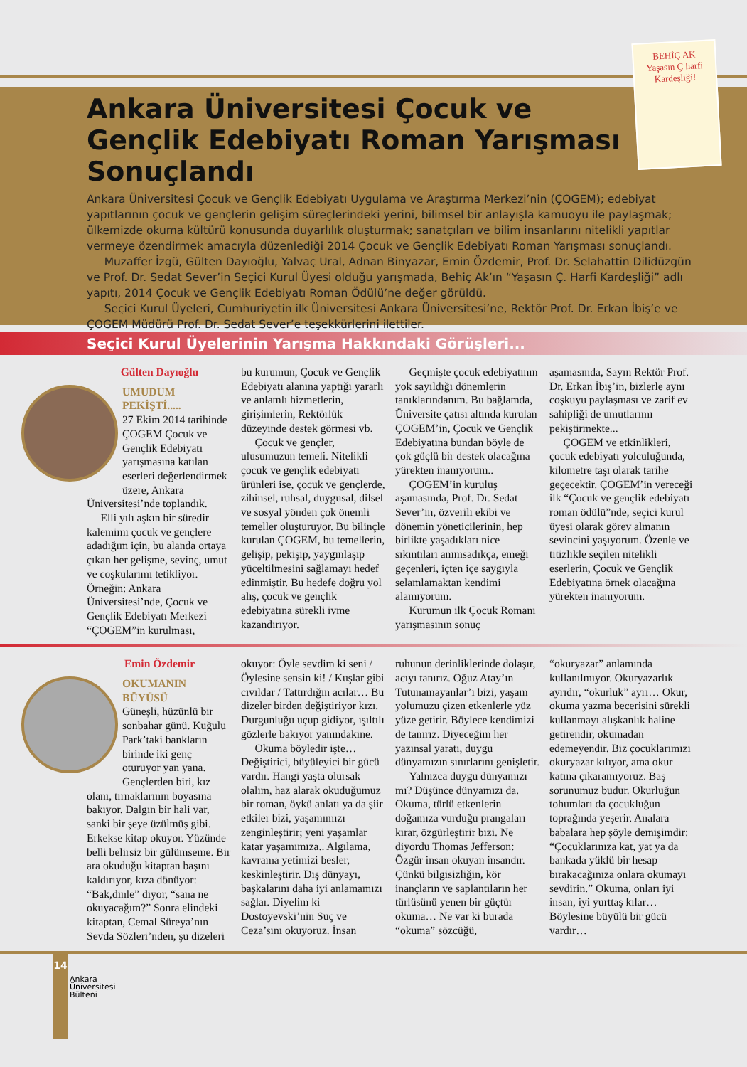BEHİÇ AK
Yaşasın Ç harfi Kardeşliği!
Ankara Üniversitesi Çocuk ve Gençlik Edebiyatı Roman Yarışması Sonuçlandı
Ankara Üniversitesi Çocuk ve Gençlik Edebiyatı Uygulama ve Araştırma Merkezi’nin (ÇOGEM); edebiyat yapıtlarının çocuk ve gençlerin gelişim süreçlerindeki yerini, bilimsel bir anlayışla kamuoyu ile paylaşmak; ülkemizde okuma kültürü konusunda duyarlılık oluşturmak; sanatçıları ve bilim insanlarını nitelikli yapıtlar vermeye özendirmek amacıyla düzenlediği 2014 Çocuk ve Gençlik Edebiyatı Roman Yarışması sonuçlandı.
Muzaffer İzgü, Gülten Dayıoğlu, Yalvaç Ural, Adnan Binyazar, Emin Özdemir, Prof. Dr. Selahattin Dilidüzgün ve Prof. Dr. Sedat Sever’in Seçici Kurul Üyesi olduğu yarışmada, Behiç Ak’ın “Yaşasın Ç. Harfi Kardeşliği” adlı yapıtı, 2014 Çocuk ve Gençlik Edebiyatı Roman Ödülü’ne değer görüldü.
Seçici Kurul Üyeleri, Cumhuriyetin ilk Üniversitesi Ankara Üniversitesi’ne, Rektör Prof. Dr. Erkan İbiş’e ve ÇOGEM Müdürü Prof. Dr. Sedat Sever’e teşekkürlerini ilettiler.
Seçici Kurul Üyelerinin Yarışma Hakkındaki Görüşleri...
Gülten Dayıoğlu
UMUDUM PEKİŞTİ.....
27 Ekim 2014 tarihinde ÇOGEM Çocuk ve Gençlik Edebiyatı yarışmasına katılan eserleri değerlendirmek üzere, Ankara Üniversitesi’nde toplandık.
Elli yılı aşkın bir süredir kalemimi çocuk ve gençlere adadığım için, bu alanda ortaya çıkan her gelişme, sevinç, umut ve coşkularımı tetikliyor. Örneğin: Ankara Üniversitesi’nde, Çocuk ve Gençlik Edebiyatı Merkezi “ÇOGEM”in kurulması,
bu kurumun, Çocuk ve Gençlik Edebiyatı alanına yaptığı yararlı ve anlamlı hizmetlerin, girişimlerin, Rektörlük düzeyinde destek görmesi vb.
Çocuk ve gençler, ulusumuzun temeli. Nitelikli çocuk ve gençlik edebiyatı ürünleri ise, çocuk ve gençlerde, zihinsel, ruhsal, duygusal, dilsel ve sosyal yönden çok önemli temeller oluşturuyor. Bu bilinçle kurulan ÇOGEM, bu temellerin, gelişip, pekişip, yaygınlaşıp yüceltilmesini sağlamayı hedef edinmiştir. Bu hedefe doğru yol alış, çocuk ve gençlik edebiyatına sürekli ivme kazandırıyor.
Geçmişte çocuk edebiyatının yok sayıldığı dönemlerin tanıklarındanım. Bu bağlamda, Üniversite çatısı altında kurulan ÇOGEM’in, Çocuk ve Gençlik Edebiyatına bundan böyle de çok güçlü bir destek olacağına yürekten inanıyorum..
ÇOGEM’in kuruluş aşamasında, Prof. Dr. Sedat Sever’in, özverili ekibi ve dönemin yöneticilerinin, hep birlikte yaşadıkları nice sıkıntıları anımsadıkça, emeği geçenleri, içten içe saygıyla selamlamaktan kendimi alamıyorum.
Kurumun ilk Çocuk Romanı yarışmasının sonuç
aşamasında, Sayın Rektör Prof. Dr. Erkan İbiş’in, bizlerle aynı coşkuyu paylaşması ve zarif ev sahipliği de umutlarımı pekiştirmekte...
ÇOGEM ve etkinlikleri, çocuk edebiyatı yolculuğunda, kilometre taşı olarak tarihe geçecektir. ÇOGEM’in vereceği ilk “Çocuk ve gençlik edebiyatı roman ödülü”nde, seçici kurul üyesi olarak görev almanın sevincini yaşıyorum. Özenle ve titizlikle seçilen nitelikli eserlerin, Çocuk ve Gençlik Edebiyatına örnek olacağına yürekten inanıyorum.
Emin Özdemir
OKUMANIN BÜYÜSÜ
Güneşli, hüzünlü bir sonbahar günü. Kuğulu Park’taki bankların birinde iki genç oturuyor yan yana. Gençlerden biri, kız olanı, tırnaklarının boyasına bakıyor. Dalgın bir hali var, sanki bir şeye üzülmüş gibi. Erkekse kitap okuyor. Yüzünde belli belirsiz bir gülümseme. Bir ara okuduğu kitaptan başını kaldırıyor, kıza dönüyor: “Bak,dinle” diyor, “sana ne okuyacağım?” Sonra elindeki kitaptan, Cemal Süreya’nın Sevda Sözleri’nden, şu dizeleri
okuyor: Öyle sevdim ki seni / Öylesine sensin ki! / Kuşlar gibi cıvıldar / Tattırdığın acılar… Bu dizeler birden değiştiriyor kızı. Durgunluğu uçup gidiyor, ışıltılı gözlerle bakıyor yanındakine.
Okuma böyledir işte… Değiştirici, büyüleyici bir gücü vardır. Hangi yaşta olursak olalım, haz alarak okuduğumuz bir roman, öykü anlatı ya da şiir etkiler bizi, yaşamımızı zenginleştirir; yeni yaşamlar katar yaşamımıza.. Algılama, kavrama yetimizi besler, keskinleştirir. Dış dünyayı, başkalarını daha iyi anlamamızı sağlar. Diyelim ki Dostoyevski’nin Suç ve Ceza’sını okuyoruz. İnsan
ruhunun derinliklerinde dolaşır, acıyı tanırız. Oğuz Atay’ın Tutunamayanlar’ı bizi, yaşam yolumuzu çizen etkenlerle yüz yüze getirir. Böylece kendimizi de tanırız. Diyeceğim her yazınsal yaratı, duygu dünyamızın sınırlarını genişletir.
Yalnızca duygu dünyamızı mı? Düşünce dünyamızı da. Okuma, türlü etkenlerin doğamıza vurduğu prangaları kırar, özgürleştirir bizi. Ne diyordu Thomas Jefferson: Özgür insan okuyan insandır. Çünkü bilgisizliğin, kör inançların ve saplantıların her türlüsünü yenen bir güçtür okuma… Ne var ki burada “okuma” sözcüğü,
“okuryazar” anlamında kullanılmıyor. Okuryazarlık ayrıdır, “okurluk” ayrı… Okur, okuma yazma becerisini sürekli kullanmayı alışkanlık haline getirendir, okumadan edemeyendir. Biz çocuklarımızı okuryazar kılıyor, ama okur katına çıkaramıyoruz. Baş sorunumuz budur. Okurluğun tohumları da çocukluğun toprağında yeşerir. Analara babalara hep şöyle demişimdir: “Çocuklarınıza kat, yat ya da bankada yüklü bir hesap bırakacağınıza onlara okumayı sevdirin.” Okuma, onları iyi insan, iyi yurttaş kılar…Böylesine büyülü bir gücü vardır…
14
Ankara
Üniversitesi
Bülteni